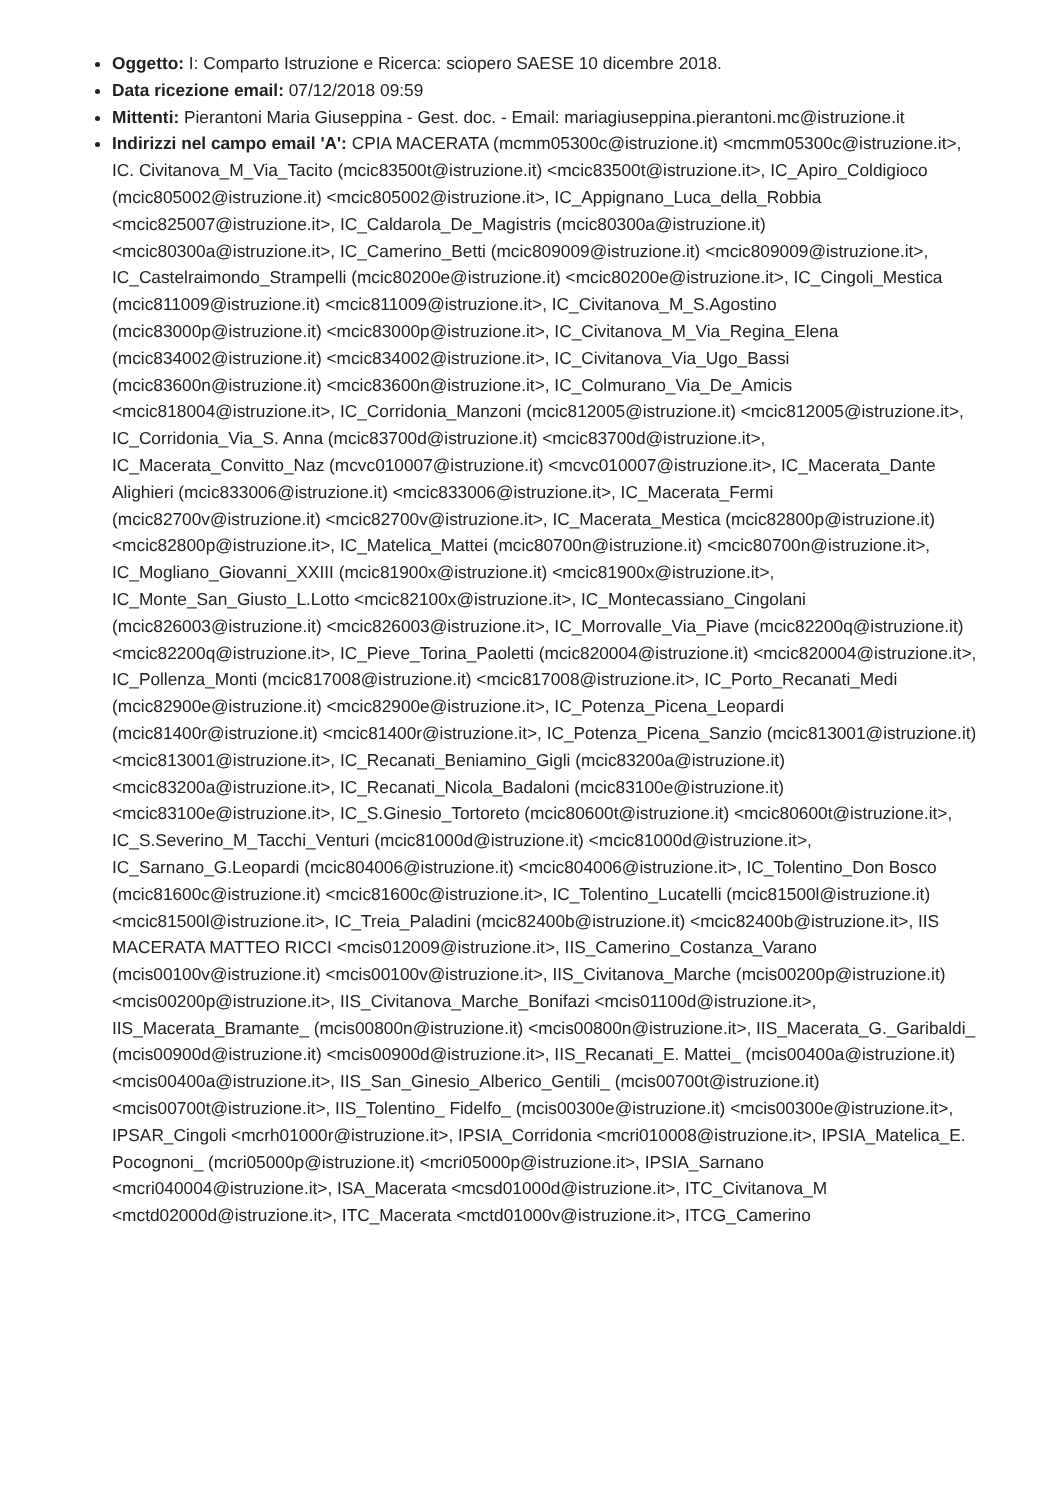Oggetto: I: Comparto Istruzione e Ricerca: sciopero SAESE 10 dicembre 2018.
Data ricezione email: 07/12/2018 09:59
Mittenti: Pierantoni Maria Giuseppina - Gest. doc. - Email: mariagiuseppina.pierantoni.mc@istruzione.it
Indirizzi nel campo email 'A': CPIA MACERATA (mcmm05300c@istruzione.it) <mcmm05300c@istruzione.it>, IC. Civitanova_M_Via_Tacito (mcic83500t@istruzione.it) <mcic83500t@istruzione.it>, IC_Apiro_Coldigioco (mcic805002@istruzione.it) <mcic805002@istruzione.it>, IC_Appignano_Luca_della_Robbia <mcic825007@istruzione.it>, IC_Caldarola_De_Magistris (mcic80300a@istruzione.it) <mcic80300a@istruzione.it>, IC_Camerino_Betti (mcic809009@istruzione.it) <mcic809009@istruzione.it>, IC_Castelraimondo_Strampelli (mcic80200e@istruzione.it) <mcic80200e@istruzione.it>, IC_Cingoli_Mestica (mcic811009@istruzione.it) <mcic811009@istruzione.it>, IC_Civitanova_M_S.Agostino (mcic83000p@istruzione.it) <mcic83000p@istruzione.it>, IC_Civitanova_M_Via_Regina_Elena (mcic834002@istruzione.it) <mcic834002@istruzione.it>, IC_Civitanova_Via_Ugo_Bassi (mcic83600n@istruzione.it) <mcic83600n@istruzione.it>, IC_Colmurano_Via_De_Amicis <mcic818004@istruzione.it>, IC_Corridonia_Manzoni (mcic812005@istruzione.it) <mcic812005@istruzione.it>, IC_Corridonia_Via_S. Anna (mcic83700d@istruzione.it) <mcic83700d@istruzione.it>, IC_Macerata_Convitto_Naz (mcvc010007@istruzione.it) <mcvc010007@istruzione.it>, IC_Macerata_Dante Alighieri (mcic833006@istruzione.it) <mcic833006@istruzione.it>, IC_Macerata_Fermi (mcic82700v@istruzione.it) <mcic82700v@istruzione.it>, IC_Macerata_Mestica (mcic82800p@istruzione.it) <mcic82800p@istruzione.it>, IC_Matelica_Mattei (mcic80700n@istruzione.it) <mcic80700n@istruzione.it>, IC_Mogliano_Giovanni_XXIII (mcic81900x@istruzione.it) <mcic81900x@istruzione.it>, IC_Monte_San_Giusto_L.Lotto <mcic82100x@istruzione.it>, IC_Montecassiano_Cingolani (mcic826003@istruzione.it) <mcic826003@istruzione.it>, IC_Morrovalle_Via_Piave (mcic82200q@istruzione.it) <mcic82200q@istruzione.it>, IC_Pieve_Torina_Paoletti (mcic820004@istruzione.it) <mcic820004@istruzione.it>, IC_Pollenza_Monti (mcic817008@istruzione.it) <mcic817008@istruzione.it>, IC_Porto_Recanati_Medi (mcic82900e@istruzione.it) <mcic82900e@istruzione.it>, IC_Potenza_Picena_Leopardi (mcic81400r@istruzione.it) <mcic81400r@istruzione.it>, IC_Potenza_Picena_Sanzio (mcic813001@istruzione.it) <mcic813001@istruzione.it>, IC_Recanati_Beniamino_Gigli (mcic83200a@istruzione.it) <mcic83200a@istruzione.it>, IC_Recanati_Nicola_Badaloni (mcic83100e@istruzione.it) <mcic83100e@istruzione.it>, IC_S.Ginesio_Tortoreto (mcic80600t@istruzione.it) <mcic80600t@istruzione.it>, IC_S.Severino_M_Tacchi_Venturi (mcic81000d@istruzione.it) <mcic81000d@istruzione.it>, IC_Sarnano_G.Leopardi (mcic804006@istruzione.it) <mcic804006@istruzione.it>, IC_Tolentino_Don Bosco (mcic81600c@istruzione.it) <mcic81600c@istruzione.it>, IC_Tolentino_Lucatelli (mcic81500l@istruzione.it) <mcic81500l@istruzione.it>, IC_Treia_Paladini (mcic82400b@istruzione.it) <mcic82400b@istruzione.it>, IIS MACERATA MATTEO RICCI <mcis012009@istruzione.it>, IIS_Camerino_Costanza_Varano (mcis00100v@istruzione.it) <mcis00100v@istruzione.it>, IIS_Civitanova_Marche (mcis00200p@istruzione.it) <mcis00200p@istruzione.it>, IIS_Civitanova_Marche_Bonifazi <mcis01100d@istruzione.it>, IIS_Macerata_Bramante_ (mcis00800n@istruzione.it) <mcis00800n@istruzione.it>, IIS_Macerata_G._Garibaldi_ (mcis00900d@istruzione.it) <mcis00900d@istruzione.it>, IIS_Recanati_E. Mattei_ (mcis00400a@istruzione.it) <mcis00400a@istruzione.it>, IIS_San_Ginesio_Alberico_Gentili_ (mcis00700t@istruzione.it) <mcis00700t@istruzione.it>, IIS_Tolentino_ Fidelfo_ (mcis00300e@istruzione.it) <mcis00300e@istruzione.it>, IPSAR_Cingoli <mcrh01000r@istruzione.it>, IPSIA_Corridonia <mcri010008@istruzione.it>, IPSIA_Matelica_E. Pocognoni_ (mcri05000p@istruzione.it) <mcri05000p@istruzione.it>, IPSIA_Sarnano <mcri040004@istruzione.it>, ISA_Macerata <mcsd01000d@istruzione.it>, ITC_Civitanova_M <mctd02000d@istruzione.it>, ITC_Macerata <mctd01000v@istruzione.it>, ITCG_Camerino